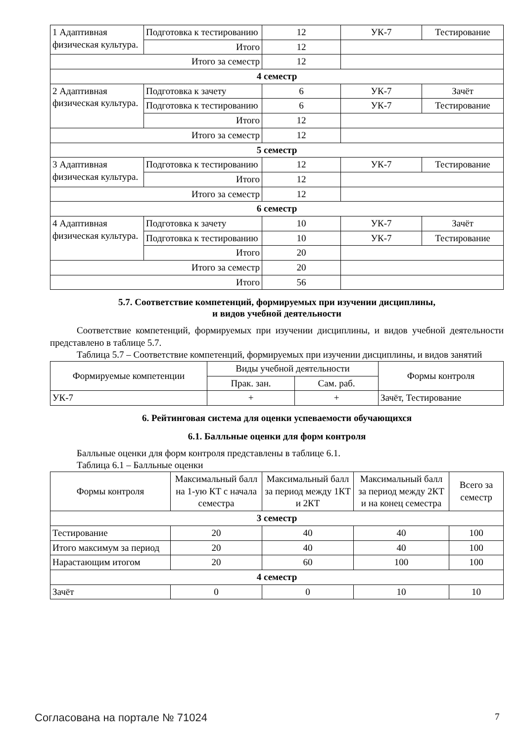| 1 Адаптивная физическая культура. | Подготовка к тестированию | 12 | УК-7 | Тестирование |
| | Итого | 12 | | |
| Итого за семестр | | 12 | | |
| 4 семестр | | | | |
| 2 Адаптивная физическая культура. | Подготовка к зачету | 6 | УК-7 | Зачёт |
| | Подготовка к тестированию | 6 | УК-7 | Тестирование |
| | Итого | 12 | | |
| Итого за семестр | | 12 | | |
| 5 семестр | | | | |
| 3 Адаптивная физическая культура. | Подготовка к тестированию | 12 | УК-7 | Тестирование |
| | Итого | 12 | | |
| Итого за семестр | | 12 | | |
| 6 семестр | | | | |
| 4 Адаптивная физическая культура. | Подготовка к зачету | 10 | УК-7 | Зачёт |
| | Подготовка к тестированию | 10 | УК-7 | Тестирование |
| | Итого | 20 | | |
| Итого за семестр | | 20 | | |
| Итого | | 56 | | |
5.7. Соответствие компетенций, формируемых при изучении дисциплины,
и видов учебной деятельности
Соответствие компетенций, формируемых при изучении дисциплины, и видов учебной деятельности представлено в таблице 5.7.
Таблица 5.7 – Соответствие компетенций, формируемых при изучении дисциплины, и видов занятий
| Формируемые компетенции | Виды учебной деятельности | | Формы контроля |
| --- | --- | --- | --- |
| | Прак. зан. | Сам. раб. | |
| УК-7 | + | + | Зачёт, Тестирование |
6. Рейтинговая система для оценки успеваемости обучающихся
6.1. Балльные оценки для форм контроля
Балльные оценки для форм контроля представлены в таблице 6.1.
Таблица 6.1 – Балльные оценки
| Формы контроля | Максимальный балл на 1-ую КТ с начала семестра | Максимальный балл за период между 1КТ и 2КТ | Максимальный балл за период между 2КТ и на конец семестра | Всего за семестр |
| --- | --- | --- | --- | --- |
| 3 семестр | | | | |
| Тестирование | 20 | 40 | 40 | 100 |
| Итого максимум за период | 20 | 40 | 40 | 100 |
| Нарастающим итогом | 20 | 60 | 100 | 100 |
| 4 семестр | | | | |
| Зачёт | 0 | 0 | 10 | 10 |
Согласована на портале № 71024 7